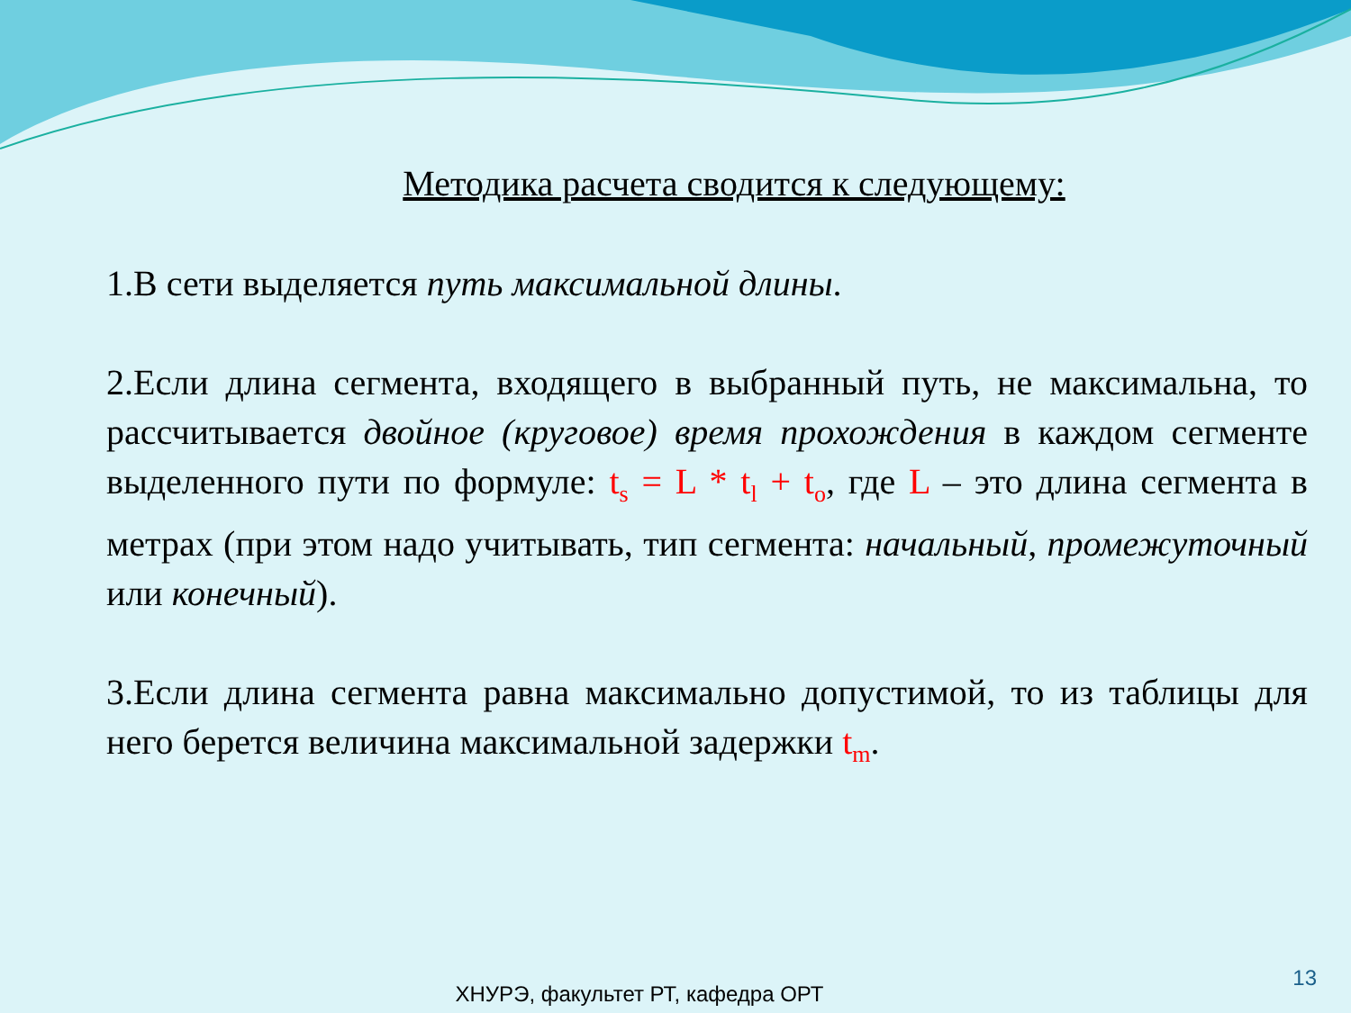Методика расчета сводится к следующему:
1.В сети выделяется путь максимальной длины.
2.Если длина сегмента, входящего в выбранный путь, не максимальна, то рассчитывается двойное (круговое) время прохождения в каждом сегменте выделенного пути по формуле: t<sub>s</sub> = L * t<sub>l</sub> + t<sub>o</sub>, где L – это длина сегмента в метрах (при этом надо учитывать, тип сегмента: начальный, промежуточный или конечный).
3.Если длина сегмента равна максимально допустимой, то из таблицы для него берется величина максимальной задержки t<sub>m</sub>.
ХНУРЭ, факультет РТ, кафедра ОРТ
13